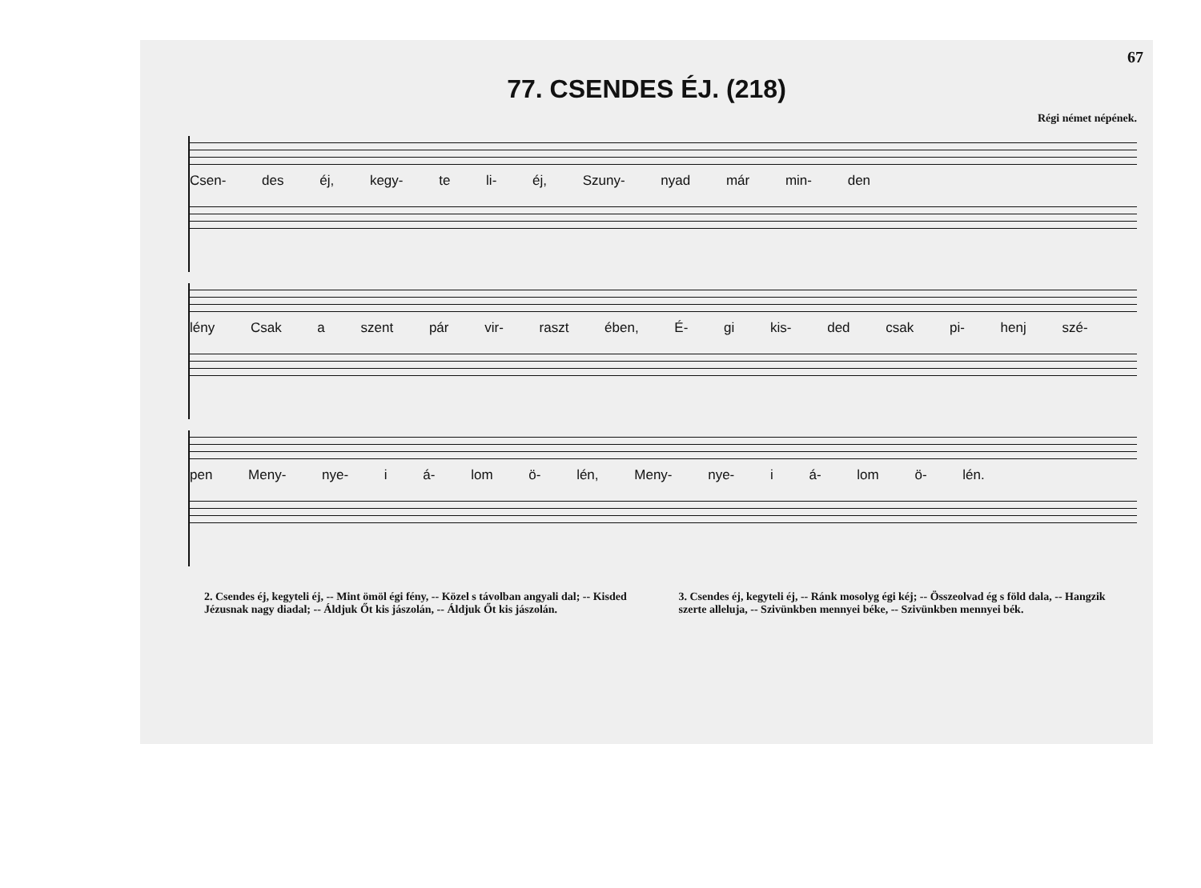67
77. CSENDES ÉJ. (218)
Régi német népének.
Csen- des éj, kegy- te li- éj, Szuny- nyad már min- den
lény Csak a szent pár vir- raszt ében, É- gi kis- ded csak pi- henj szé-
pen Meny- nye- i á- lom ö- lén, Meny- nye- i á- lom ö- lén.
2. Csendes éj, kegyteli éj, -- Mint ömöl égi fény, -- Közel s távolban angyali dal; -- Kisded Jézusnak nagy diadal; -- Áldjuk Őt kis jászolán, -- Áldjuk Őt kis jászolán.
3. Csendes éj, kegyteli éj, -- Ránk mosolyg égi kéj; -- Összeolvad ég s föld dala, -- Hangzik szerte alleluja, -- Szivünkben mennyei béke, -- Szivünkben mennyei bék.